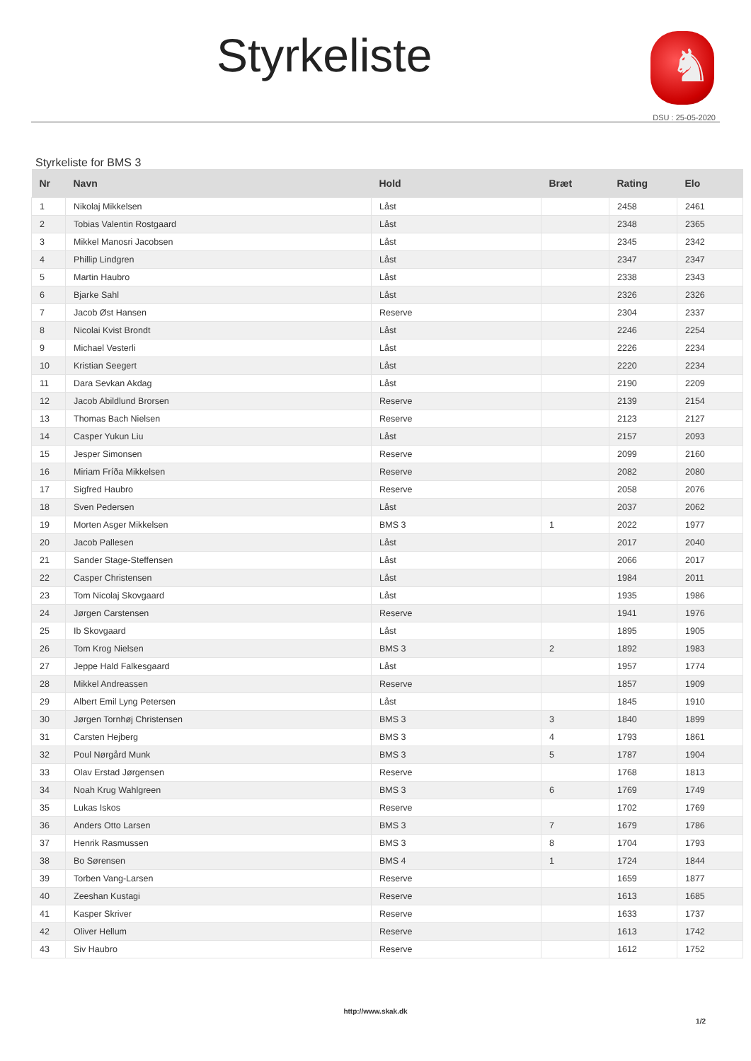Styrkeliste ♞
DSU : 25-05-2020
Styrkeliste for BMS 3
| Nr | Navn | Hold | Bræt | Rating | Elo |
| --- | --- | --- | --- | --- | --- |
| 1 | Nikolaj Mikkelsen | Låst | | 2458 | 2461 |
| 2 | Tobias Valentin Rostgaard | Låst | | 2348 | 2365 |
| 3 | Mikkel Manosri Jacobsen | Låst | | 2345 | 2342 |
| 4 | Phillip Lindgren | Låst | | 2347 | 2347 |
| 5 | Martin Haubro | Låst | | 2338 | 2343 |
| 6 | Bjarke Sahl | Låst | | 2326 | 2326 |
| 7 | Jacob Øst Hansen | Reserve | | 2304 | 2337 |
| 8 | Nicolai Kvist Brondt | Låst | | 2246 | 2254 |
| 9 | Michael Vesterli | Låst | | 2226 | 2234 |
| 10 | Kristian Seegert | Låst | | 2220 | 2234 |
| 11 | Dara Sevkan Akdag | Låst | | 2190 | 2209 |
| 12 | Jacob Abildlund Brorsen | Reserve | | 2139 | 2154 |
| 13 | Thomas Bach Nielsen | Reserve | | 2123 | 2127 |
| 14 | Casper Yukun Liu | Låst | | 2157 | 2093 |
| 15 | Jesper Simonsen | Reserve | | 2099 | 2160 |
| 16 | Miriam Fríða Mikkelsen | Reserve | | 2082 | 2080 |
| 17 | Sigfred Haubro | Reserve | | 2058 | 2076 |
| 18 | Sven Pedersen | Låst | | 2037 | 2062 |
| 19 | Morten Asger Mikkelsen | BMS 3 | 1 | 2022 | 1977 |
| 20 | Jacob Pallesen | Låst | | 2017 | 2040 |
| 21 | Sander Stage-Steffensen | Låst | | 2066 | 2017 |
| 22 | Casper Christensen | Låst | | 1984 | 2011 |
| 23 | Tom Nicolaj Skovgaard | Låst | | 1935 | 1986 |
| 24 | Jørgen Carstensen | Reserve | | 1941 | 1976 |
| 25 | Ib Skovgaard | Låst | | 1895 | 1905 |
| 26 | Tom Krog Nielsen | BMS 3 | 2 | 1892 | 1983 |
| 27 | Jeppe Hald Falkesgaard | Låst | | 1957 | 1774 |
| 28 | Mikkel Andreassen | Reserve | | 1857 | 1909 |
| 29 | Albert Emil Lyng Petersen | Låst | | 1845 | 1910 |
| 30 | Jørgen Tornhøj Christensen | BMS 3 | 3 | 1840 | 1899 |
| 31 | Carsten Hejberg | BMS 3 | 4 | 1793 | 1861 |
| 32 | Poul Nørgård Munk | BMS 3 | 5 | 1787 | 1904 |
| 33 | Olav Erstad Jørgensen | Reserve | | 1768 | 1813 |
| 34 | Noah Krug Wahlgreen | BMS 3 | 6 | 1769 | 1749 |
| 35 | Lukas Iskos | Reserve | | 1702 | 1769 |
| 36 | Anders Otto Larsen | BMS 3 | 7 | 1679 | 1786 |
| 37 | Henrik Rasmussen | BMS 3 | 8 | 1704 | 1793 |
| 38 | Bo Sørensen | BMS 4 | 1 | 1724 | 1844 |
| 39 | Torben Vang-Larsen | Reserve | | 1659 | 1877 |
| 40 | Zeeshan Kustagi | Reserve | | 1613 | 1685 |
| 41 | Kasper Skriver | Reserve | | 1633 | 1737 |
| 42 | Oliver Hellum | Reserve | | 1613 | 1742 |
| 43 | Siv Haubro | Reserve | | 1612 | 1752 |
http://www.skak.dk
1/2